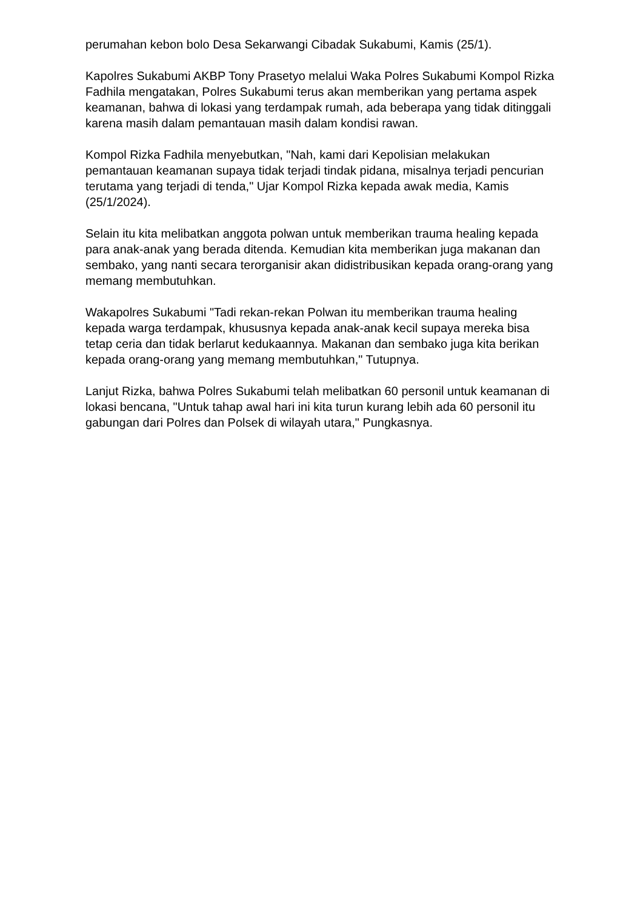perumahan kebon bolo Desa Sekarwangi Cibadak Sukabumi, Kamis (25/1).
Kapolres Sukabumi AKBP Tony Prasetyo melalui Waka Polres Sukabumi Kompol Rizka Fadhila mengatakan, Polres Sukabumi terus akan memberikan yang pertama aspek keamanan, bahwa di lokasi yang terdampak rumah, ada beberapa yang tidak ditinggali karena masih dalam pemantauan masih dalam kondisi rawan.
Kompol Rizka Fadhila menyebutkan, "Nah, kami dari Kepolisian melakukan pemantauan keamanan supaya tidak terjadi tindak pidana, misalnya terjadi pencurian terutama yang terjadi di tenda," Ujar Kompol Rizka kepada awak media, Kamis (25/1/2024).
Selain itu kita melibatkan anggota polwan untuk memberikan trauma healing kepada para anak-anak yang berada ditenda. Kemudian kita memberikan juga makanan dan sembako, yang nanti secara terorganisir akan didistribusikan kepada orang-orang yang memang membutuhkan.
Wakapolres Sukabumi "Tadi rekan-rekan Polwan itu memberikan trauma healing kepada warga terdampak, khususnya kepada anak-anak kecil supaya mereka bisa tetap ceria dan tidak berlarut kedukaannya. Makanan dan sembako juga kita berikan kepada orang-orang yang memang membutuhkan," Tutupnya.
Lanjut Rizka, bahwa Polres Sukabumi telah melibatkan 60 personil untuk keamanan di lokasi bencana, "Untuk tahap awal hari ini kita turun kurang lebih ada 60 personil itu gabungan dari Polres dan Polsek di wilayah utara," Pungkasnya.